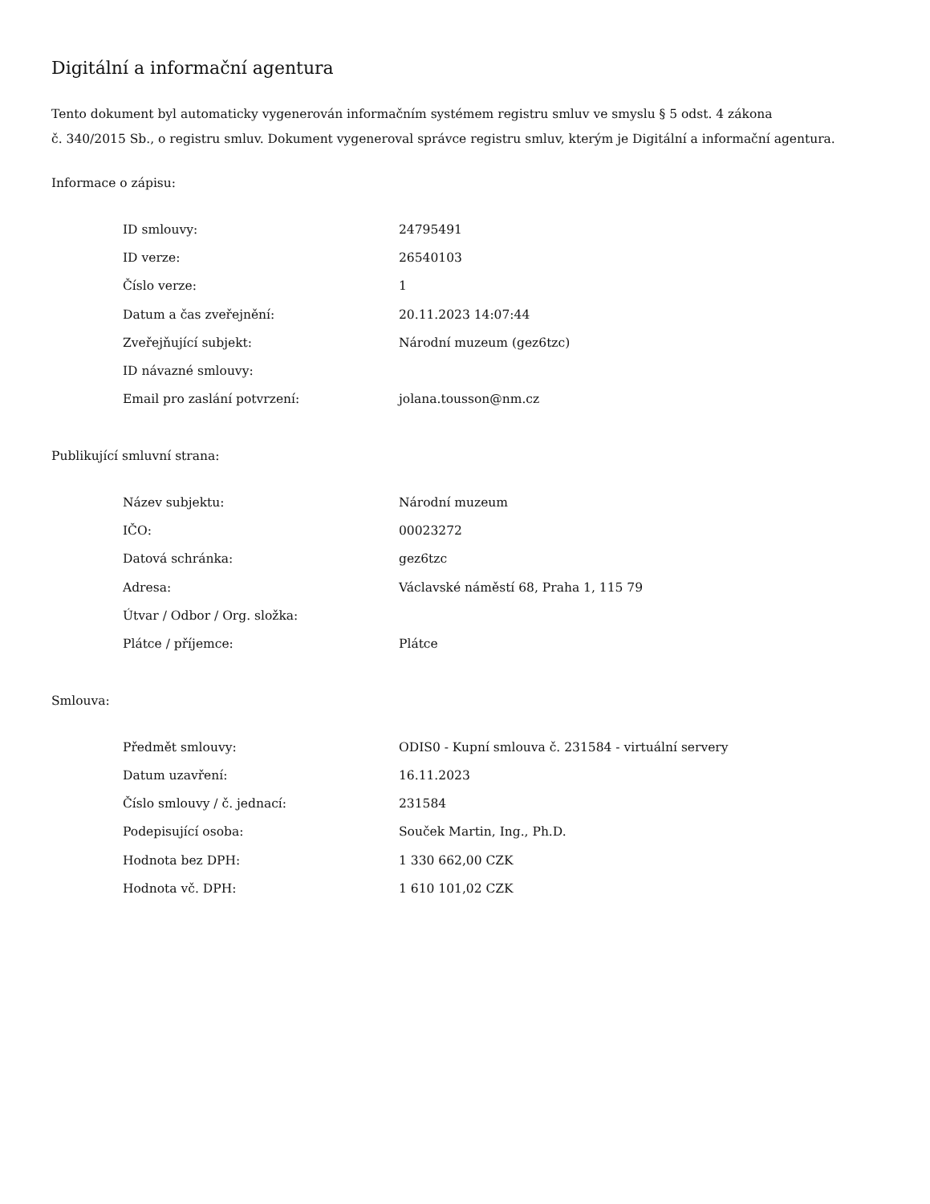Digitální a informační agentura
Tento dokument byl automaticky vygenerován informačním systémem registru smluv ve smyslu § 5 odst. 4 zákona
č. 340/2015 Sb., o registru smluv. Dokument vygeneroval správce registru smluv, kterým je Digitální a informační agentura.
Informace o zápisu:
| ID smlouvy: | 24795491 |
| ID verze: | 26540103 |
| Číslo verze: | 1 |
| Datum a čas zveřejnění: | 20.11.2023 14:07:44 |
| Zveřejňující subjekt: | Národní muzeum (gez6tzc) |
| ID návazné smlouvy: | |
| Email pro zaslání potvrzení: | jolana.tousson@nm.cz |
Publikující smluvní strana:
| Název subjektu: | Národní muzeum |
| IČO: | 00023272 |
| Datová schránka: | gez6tzc |
| Adresa: | Václavské náměstí 68, Praha 1, 115 79 |
| Útvar / Odbor / Org. složka: | |
| Plátce / příjemce: | Plátce |
Smlouva:
| Předmět smlouvy: | ODIS0 - Kupní smlouva č. 231584 - virtuální servery |
| Datum uzavření: | 16.11.2023 |
| Číslo smlouvy / č. jednací: | 231584 |
| Podepisující osoba: | Souček Martin, Ing., Ph.D. |
| Hodnota bez DPH: | 1 330 662,00 CZK |
| Hodnota vč. DPH: | 1 610 101,02 CZK |